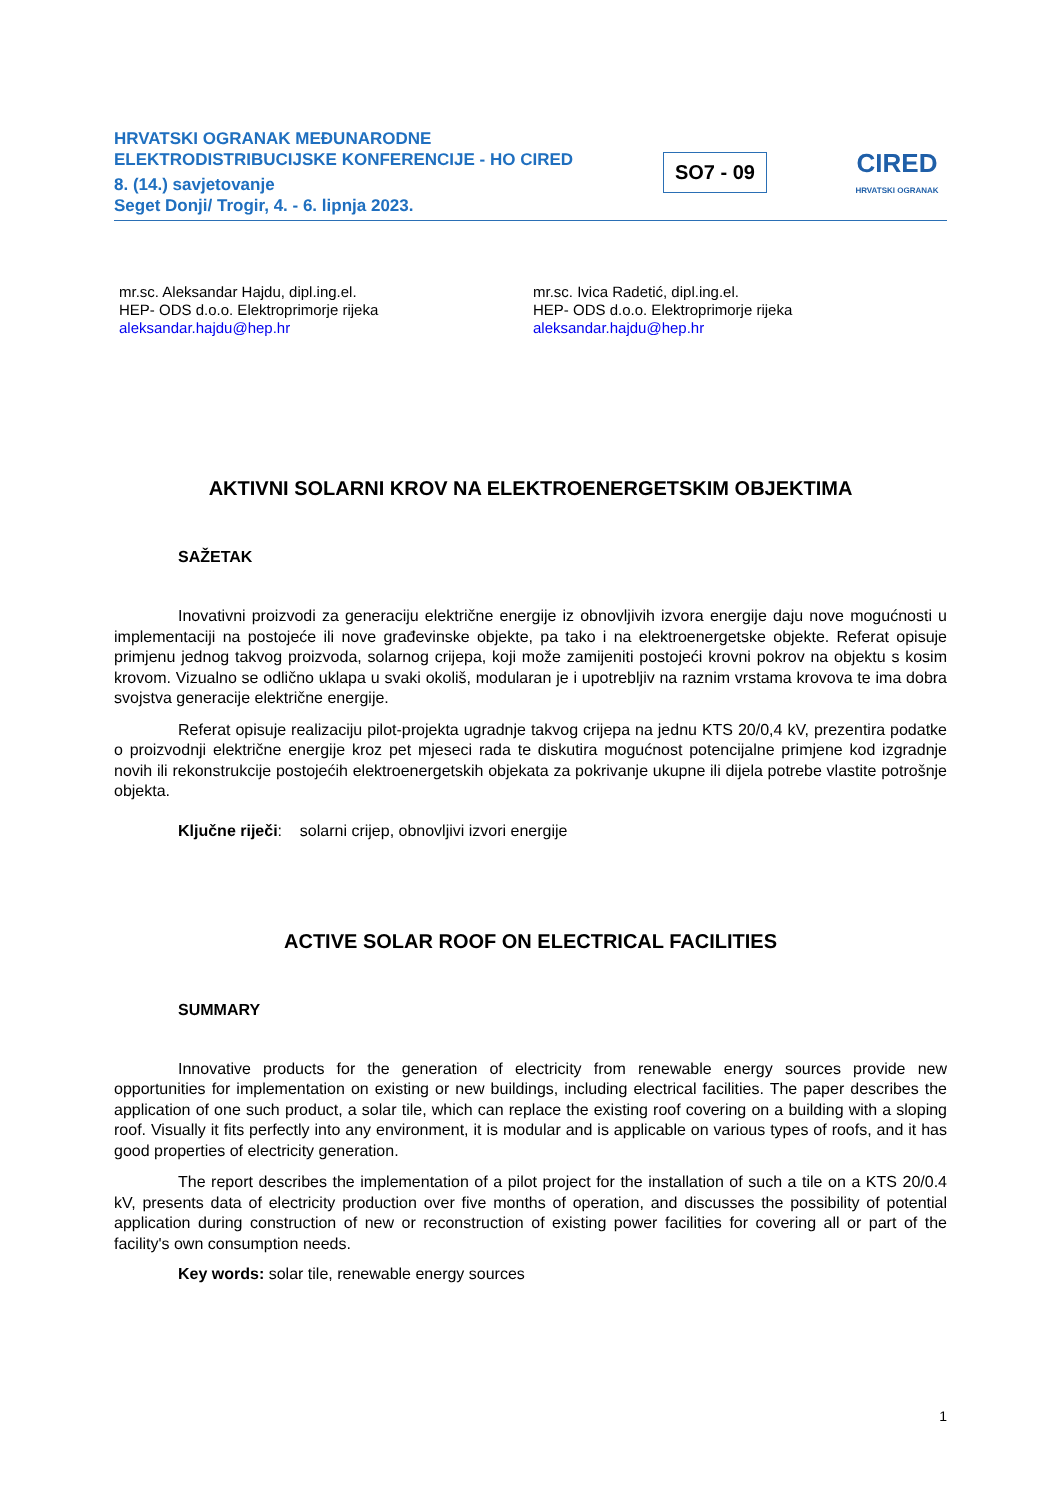HRVATSKI OGRANAK MEĐUNARODNE
ELEKTRODISTRIBUCIJSKE KONFERENCIJE - HO CIRED
8. (14.) savjetovanje
Seget Donji/ Trogir, 4. - 6. lipnja 2023.
SO7 - 09
CIRED
HRVATSKI OGRANAK
mr.sc. Aleksandar Hajdu, dipl.ing.el.
HEP- ODS d.o.o. Elektroprimorje rijeka
aleksandar.hajdu@hep.hr
mr.sc. Ivica Radetić, dipl.ing.el.
HEP- ODS d.o.o. Elektroprimorje rijeka
aleksandar.hajdu@hep.hr
AKTIVNI SOLARNI KROV NA ELEKTROENERGETSKIM OBJEKTIMA
SAŽETAK
Inovativni proizvodi za generaciju električne energije iz obnovljivih izvora energije daju nove mogućnosti u implementaciji na postojeće ili nove građevinske objekte, pa tako i na elektroenergetske objekte. Referat opisuje primjenu jednog takvog proizvoda, solarnog crijepa, koji može zamijeniti postojeći krovni pokrov na objektu s kosim krovom. Vizualno se odlično uklapa u svaki okoliš, modularan je i upotrebljiv na raznim vrstama krovova te ima dobra svojstva generacije električne energije.
Referat opisuje realizaciju pilot-projekta ugradnje takvog crijepa na jednu KTS 20/0,4 kV, prezentira podatke o proizvodnji električne energije kroz pet mjeseci rada te diskutira mogućnost potencijalne primjene kod izgradnje novih ili rekonstrukcije postojećih elektroenergetskih objekata za pokrivanje ukupne ili dijela potrebe vlastite potrošnje objekta.
Ključne riječi: solarni crijep, obnovljivi izvori energije
ACTIVE SOLAR ROOF ON ELECTRICAL FACILITIES
SUMMARY
Innovative products for the generation of electricity from renewable energy sources provide new opportunities for implementation on existing or new buildings, including electrical facilities. The paper describes the application of one such product, a solar tile, which can replace the existing roof covering on a building with a sloping roof. Visually it fits perfectly into any environment, it is modular and is applicable on various types of roofs, and it has good properties of electricity generation.
The report describes the implementation of a pilot project for the installation of such a tile on a KTS 20/0.4 kV, presents data of electricity production over five months of operation, and discusses the possibility of potential application during construction of new or reconstruction of existing power facilities for covering all or part of the facility's own consumption needs.
Key words: solar tile, renewable energy sources
1